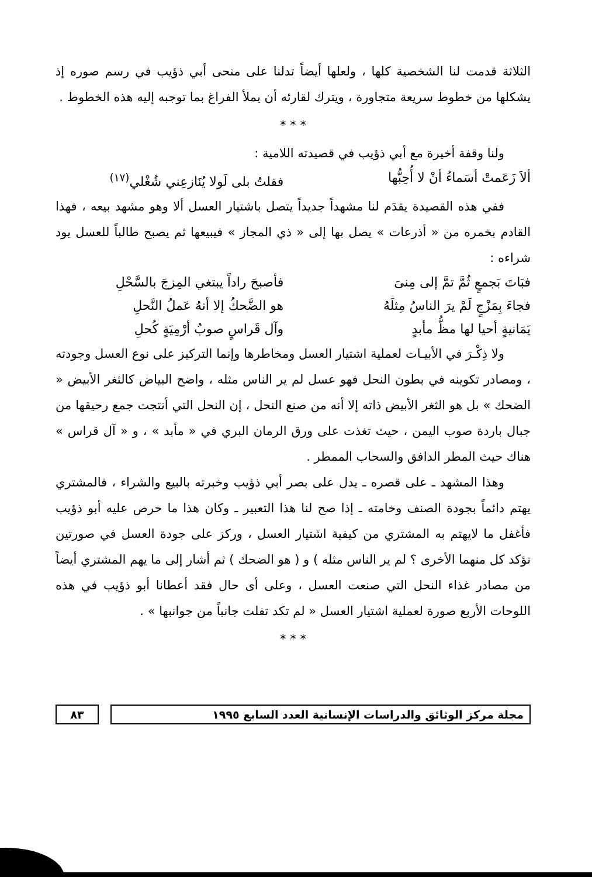الثلاثة قدمت لنا الشخصية كلها ، ولعلها أيضاً تدلنا على منحى أبي ذؤيب في رسم صوره إذ يشكلها من خطوط سريعة متجاورة ، ويترك لقارئه أن يملأ الفراغ بما توجبه إليه هذه الخطوط .
* * *
ولنا وقفة أخيرة مع أبي ذؤيب في قصيدته اللامية :
ألاَ زَعَمتْ أسَماءُ أنْ لا أُحِبُّها فقلتُ بلى لَولا يُنَازعِني شُغْلي<sup>(١٧)</sup>
ففي هذه القصيدة يقدَم لنا مشهداً جديداً يتصل باشتيار العسل ألا وهو مشهد بيعه ، فهذا القادم بخمره من « أذرعات » يصل بها إلى « ذي المجاز » فيبيعها ثم يصبح طالباً للعسل يود شراءه :
فبَاتَ بَجمعٍ ثُمَّ تمَّ إلى مِنىَ فأصبحَ راداً يبتغي المِزجَ بالسَّحْلِ
فجاءَ بِمَزْجٍ لَمْ يرَ الناسُ مِثلَهُ هو الضَّحكُ إلا أنهُ عَملُ النَّحلِ
يَمَانيةٍ أحيا لها مظُّ مأبدٍ وآل قَراسٍ صوبُ أرْمِيَةٍ كُحلِ
ولا ذِكْـرَ في الأبيـات لعملية اشتيار العسل ومخاطرها وإنما التركيز على نوع العسل وجودته ، ومصادر تكوينه في بطون النحل فهو عسل لم ير الناس مثله ، واضح البياض كالثغر الأبيض « الضحك » بل هو الثغر الأبيض ذاته إلا أنه من صنع النحل ، إن النحل التي أنتجت جمع رحيقها من جبال باردة صوب اليمن ، حيث تغذت على ورق الرمان البري في « مأبد » ، و « آل قراس » هناك حيث المطر الدافق والسحاب الممطر .
وهذا المشهد ـ على قصره ـ يدل على بصر أبي ذؤيب وخبرته بالبيع والشراء ، فالمشتري يهتم دائماً بجودة الصنف وخامته ـ إذا صح لنا هذا التعبير ـ وكان هذا ما حرص عليه أبو ذؤيب فأغفل ما لايهتم به المشتري من كيفية اشتيار العسل ، وركز على جودة العسل في صورتين تؤكد كل منهما الأخرى ؟ لم ير الناس مثله ) و ( هو الضحك ) ثم أشار إلى ما يهم المشتري أيضاً من مصادر غذاء النحل التي صنعت العسل ، وعلى أى حال فقد أعطانا أبو ذؤيب في هذه اللوحات الأربع صورة لعملية اشتيار العسل « لم تكد تفلت جانباً من جوانبها » .
* * *
مجلة مركز الوثائق والدراسات الإنسانية العدد السابع ١٩٩٥
٨٣